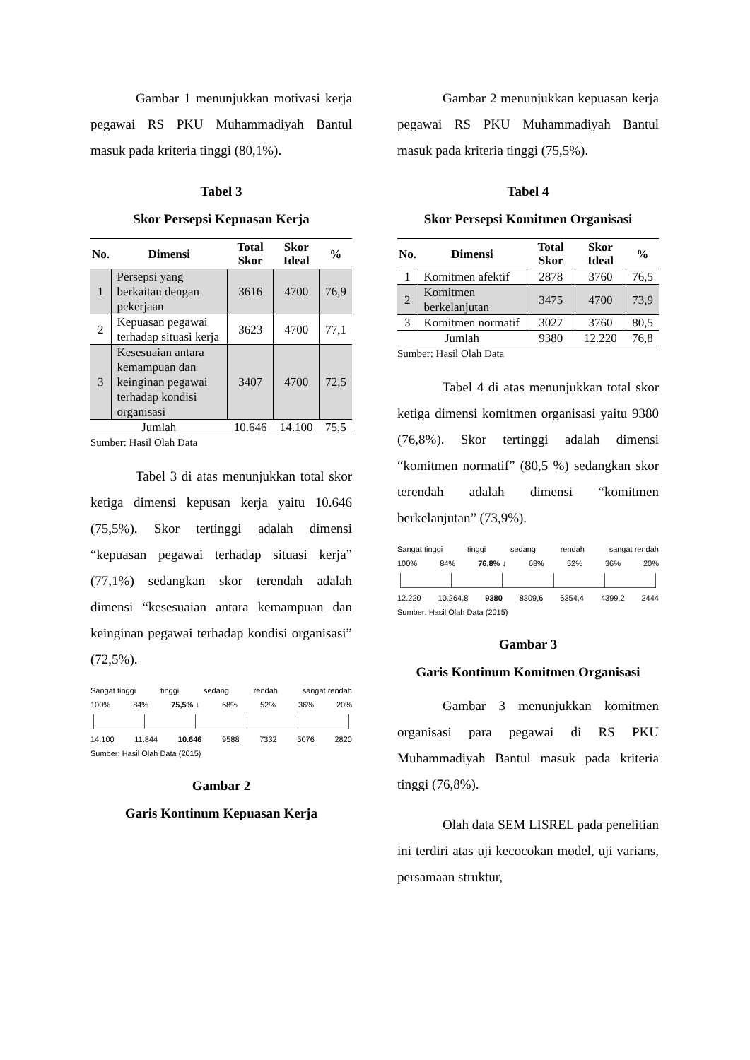Gambar 1 menunjukkan motivasi kerja pegawai RS PKU Muhammadiyah Bantul masuk pada kriteria tinggi (80,1%).
Tabel 3
Skor Persepsi Kepuasan Kerja
| No. | Dimensi | Total Skor | Skor Ideal | % |
| --- | --- | --- | --- | --- |
| 1 | Persepsi yang berkaitan dengan pekerjaan | 3616 | 4700 | 76,9 |
| 2 | Kepuasan pegawai terhadap situasi kerja | 3623 | 4700 | 77,1 |
| 3 | Kesesuaian antara kemampuan dan keinginan pegawai terhadap kondisi organisasi | 3407 | 4700 | 72,5 |
| Jumlah | | 10.646 | 14.100 | 75,5 |
Sumber: Hasil Olah Data
Tabel 3 di atas menunjukkan total skor ketiga dimensi kepusan kerja yaitu 10.646 (75,5%). Skor tertinggi adalah dimensi “kepuasan pegawai terhadap situasi kerja” (77,1%) sedangkan skor terendah adalah dimensi “kesesuaian antara kemampuan dan keinginan pegawai terhadap kondisi organisasi” (72,5%).
Sangat tinggi tinggi sedang rendah sangat rendah
100% 84% 75,5% ↓ 68% 52% 36% 20%
14.100 11.844 10.646 9588 7332 5076 2820
Sumber: Hasil Olah Data (2015)
Gambar 2
Garis Kontinum Kepuasan Kerja
Gambar 2 menunjukkan kepuasan kerja pegawai RS PKU Muhammadiyah Bantul masuk pada kriteria tinggi (75,5%).
Tabel 4
Skor Persepsi Komitmen Organisasi
| No. | Dimensi | Total Skor | Skor Ideal | % |
| --- | --- | --- | --- | --- |
| 1 | Komitmen afektif | 2878 | 3760 | 76,5 |
| 2 | Komitmen berkelanjutan | 3475 | 4700 | 73,9 |
| 3 | Komitmen normatif | 3027 | 3760 | 80,5 |
| Jumlah | | 9380 | 12.220 | 76,8 |
Sumber: Hasil Olah Data
Tabel 4 di atas menunjukkan total skor ketiga dimensi komitmen organisasi yaitu 9380 (76,8%). Skor tertinggi adalah dimensi “komitmen normatif” (80,5 %) sedangkan skor terendah adalah dimensi “komitmen berkelanjutan” (73,9%).
Sangat tinggi tinggi sedang rendah sangat rendah
100% 84% 76,8% ↓ 68% 52% 36% 20%
12.220 10.264,8 9380 8309,6 6354,4 4399,2 2444
Sumber: Hasil Olah Data (2015)
Gambar 3
Garis Kontinum Komitmen Organisasi
Gambar 3 menunjukkan komitmen organisasi para pegawai di RS PKU Muhammadiyah Bantul masuk pada kriteria tinggi (76,8%).
Olah data SEM LISREL pada penelitian ini terdiri atas uji kecocokan model, uji varians, persamaan struktur,